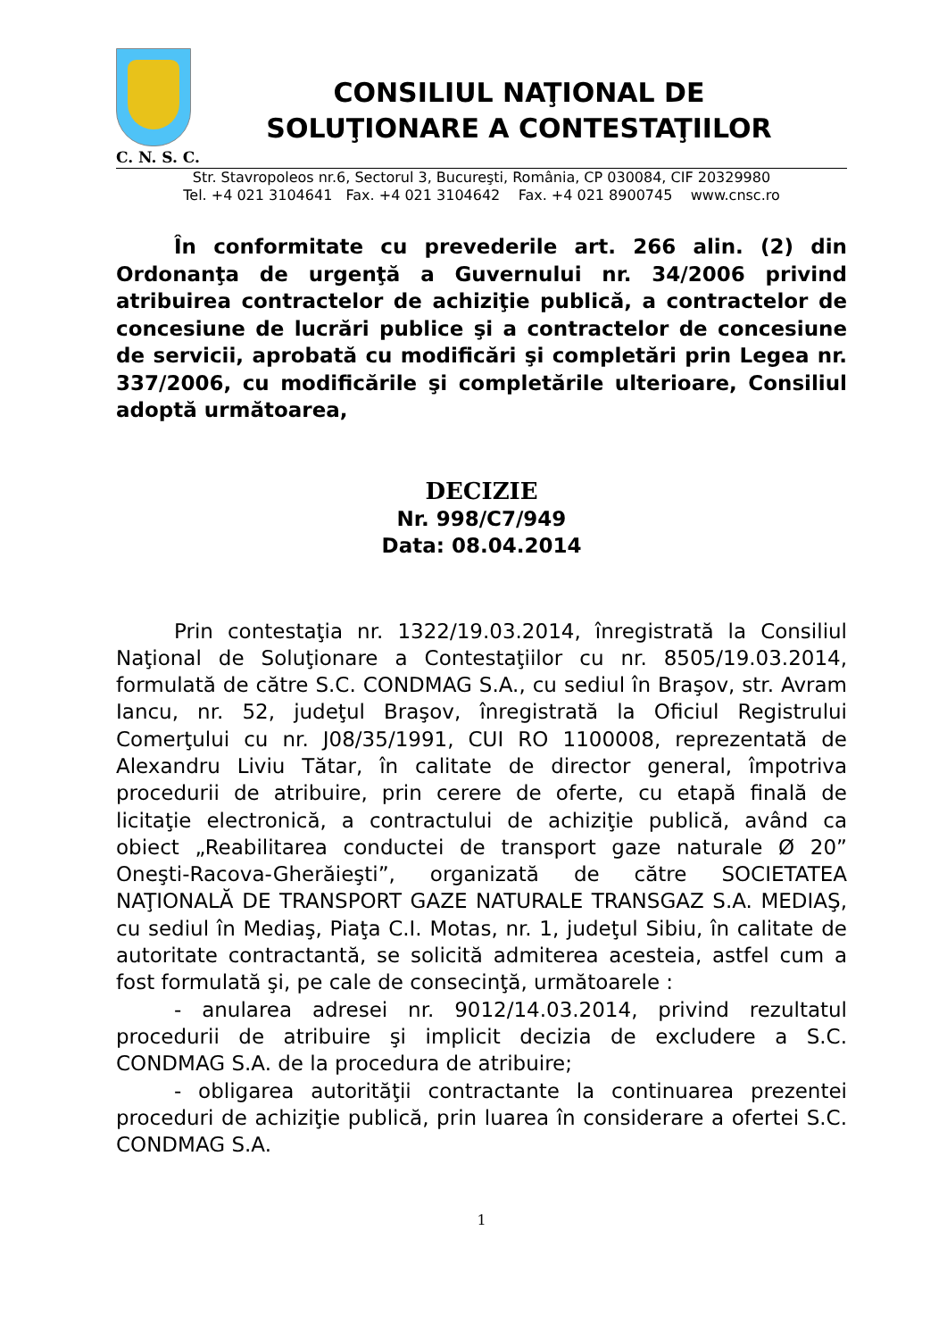CONSILIUL NAŢIONAL DE
SOLUŢIONARE A CONTESTAŢIILOR
C. N. S. C.
Str. Stavropoleos nr.6, Sectorul 3, Bucureşti, România, CP 030084, CIF 20329980
Tel. +4 021 3104641 Fax. +4 021 3104642 Fax. +4 021 8900745 www.cnsc.ro
În conformitate cu prevederile art. 266 alin. (2) din Ordonanţa de urgenţă a Guvernului nr. 34/2006 privind atribuirea contractelor de achiziţie publică, a contractelor de concesiune de lucrări publice şi a contractelor de concesiune de servicii, aprobată cu modificări şi completări prin Legea nr. 337/2006, cu modificările şi completările ulterioare, Consiliul adoptă următoarea,
DECIZIE
Nr. 998/C7/949
Data: 08.04.2014
Prin contestaţia nr. 1322/19.03.2014, înregistrată la Consiliul Naţional de Soluţionare a Contestaţiilor cu nr. 8505/19.03.2014, formulată de către S.C. CONDMAG S.A., cu sediul în Braşov, str. Avram Iancu, nr. 52, judeţul Braşov, înregistrată la Oficiul Registrului Comerţului cu nr. J08/35/1991, CUI RO 1100008, reprezentată de Alexandru Liviu Tătar, în calitate de director general, împotriva procedurii de atribuire, prin cerere de oferte, cu etapă finală de licitaţie electronică, a contractului de achiziţie publică, având ca obiect „Reabilitarea conductei de transport gaze naturale Ø 20” Oneşti-Racova-Gherăieşti”, organizată de către SOCIETATEA NAŢIONALĂ DE TRANSPORT GAZE NATURALE TRANSGAZ S.A. MEDIAŞ, cu sediul în Mediaş, Piaţa C.I. Motas, nr. 1, judeţul Sibiu, în calitate de autoritate contractantă, se solicită admiterea acesteia, astfel cum a fost formulată şi, pe cale de consecinţă, următoarele :
- anularea adresei nr. 9012/14.03.2014, privind rezultatul procedurii de atribuire şi implicit decizia de excludere a S.C. CONDMAG S.A. de la procedura de atribuire;
- obligarea autorităţii contractante la continuarea prezentei proceduri de achiziţie publică, prin luarea în considerare a ofertei S.C. CONDMAG S.A.
1